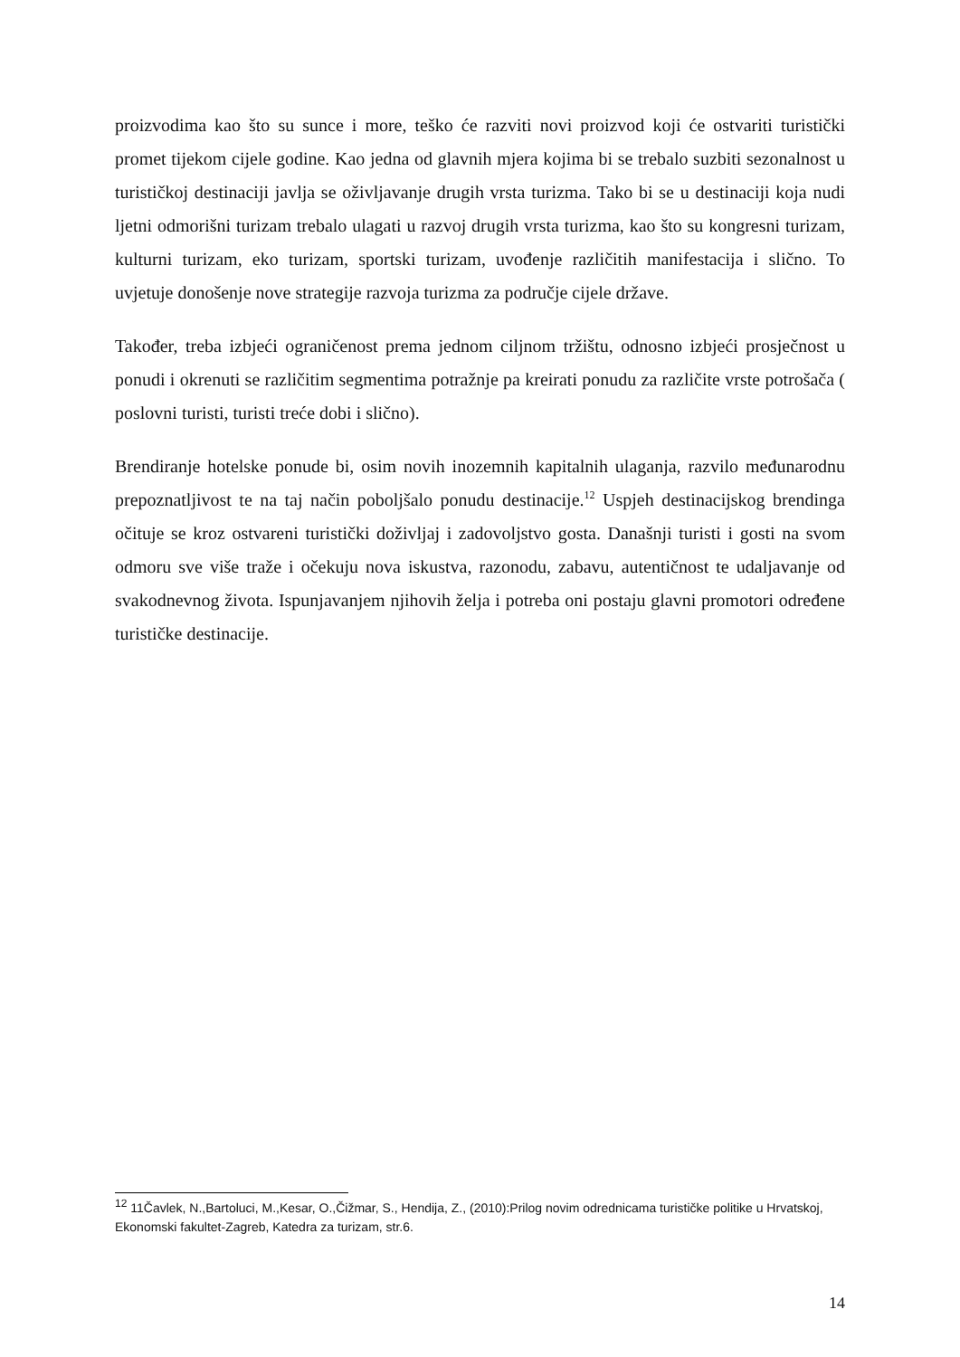proizvodima kao što su sunce i more, teško će razviti novi proizvod koji će ostvariti turistički promet tijekom cijele godine. Kao jedna od glavnih mjera kojima bi se trebalo suzbiti sezonalnost u turističkoj destinaciji javlja se oživljavanje drugih vrsta turizma. Tako bi se u destinaciji koja nudi ljetni odmorišni turizam trebalo ulagati u razvoj drugih vrsta turizma, kao što su kongresni turizam, kulturni turizam, eko turizam, sportski turizam, uvođenje različitih manifestacija i slično. To uvjetuje donošenje nove strategije razvoja turizma za područje cijele države.
Također, treba izbjeći ograničenost prema jednom ciljnom tržištu, odnosno izbjeći prosječnost u ponudi i okrenuti se različitim segmentima potražnje pa kreirati ponudu za različite vrste potrošača ( poslovni turisti, turisti treće dobi i slično).
Brendiranje hotelske ponude bi, osim novih inozemnih kapitalnih ulaganja, razvilo međunarodnu prepoznatljivost te na taj način poboljšalo ponudu destinacije.<sup>12</sup> Uspjeh destinacijskog brendinga očituje se kroz ostvareni turistički doživljaj i zadovoljstvo gosta. Današnji turisti i gosti na svom odmoru sve više traže i očekuju nova iskustva, razonodu, zabavu, autentičnost te udaljavanje od svakodnevnog života. Ispunjavanjem njihovih želja i potreba oni postaju glavni promotori određene turističke destinacije.
<sup>12</sup> 11Čavlek, N.,Bartoluci, M.,Kesar, O.,Čižmar, S., Hendija, Z., (2010):Prilog novim odrednicama turističke politike u Hrvatskoj, Ekonomski fakultet-Zagreb, Katedra za turizam, str.6.
14